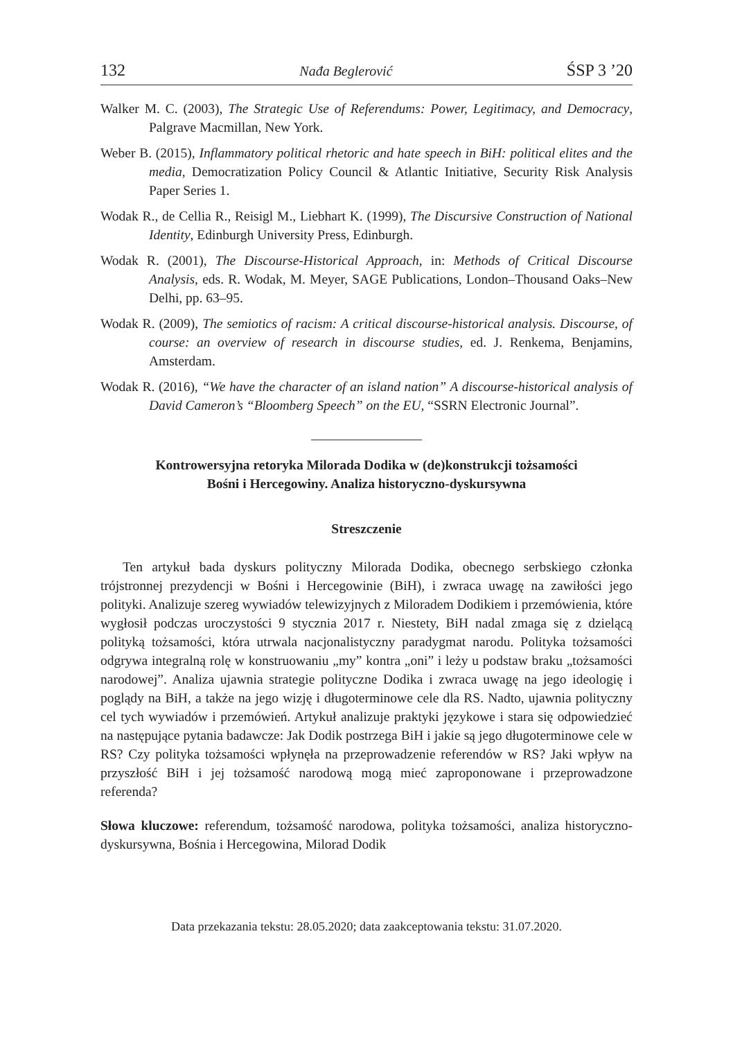132 Nađa Beglerović ŚSP 3 ’20
Walker M. C. (2003), The Strategic Use of Referendums: Power, Legitimacy, and Democracy, Palgrave Macmillan, New York.
Weber B. (2015), Inflammatory political rhetoric and hate speech in BiH: political elites and the media, Democratization Policy Council & Atlantic Initiative, Security Risk Analysis Paper Series 1.
Wodak R., de Cellia R., Reisigl M., Liebhart K. (1999), The Discursive Construction of National Identity, Edinburgh University Press, Edinburgh.
Wodak R. (2001), The Discourse-Historical Approach, in: Methods of Critical Discourse Analysis, eds. R. Wodak, M. Meyer, SAGE Publications, London–Thousand Oaks–New Delhi, pp. 63–95.
Wodak R. (2009), The semiotics of racism: A critical discourse-historical analysis. Discourse, of course: an overview of research in discourse studies, ed. J. Renkema, Benjamins, Amsterdam.
Wodak R. (2016), “We have the character of an island nation” A discourse-historical analysis of David Cameron’s “Bloomberg Speech” on the EU, “SSRN Electronic Journal”.
Kontrowersyjna retoryka Milorada Dodika w (de)konstrukcji tożsamości
Bośni i Hercegowiny. Analiza historyczno-dyskursywna
Streszczenie
Ten artykuł bada dyskurs polityczny Milorada Dodika, obecnego serbskiego członka trójstronnej prezydencji w Bośni i Hercegowinie (BiH), i zwraca uwagę na zawiłości jego polityki. Analizuje szereg wywiadów telewizyjnych z Miloradem Dodikiem i przemówienia, które wygłosił podczas uroczystości 9 stycznia 2017 r. Niestety, BiH nadal zmaga się z dzielącą polityką tożsamości, która utrwala nacjonalistyczny paradygmat narodu. Polityka tożsamości odgrywa integralną rolę w konstruowaniu „my” kontra „oni” i leży u podstaw braku „tożsamości narodowej”. Analiza ujawnia strategie polityczne Dodika i zwraca uwagę na jego ideologię i poglądy na BiH, a także na jego wizję i długoterminowe cele dla RS. Nadto, ujawnia polityczny cel tych wywiadów i przemówień. Artykuł analizuje praktyki językowe i stara się odpowiedzieć na następujące pytania badawcze: Jak Dodik postrzega BiH i jakie są jego długoterminowe cele w RS? Czy polityka tożsamości wpłynęła na przeprowadzenie referendów w RS? Jaki wpływ na przyszłość BiH i jej tożsamość narodową mogą mieć zaproponowane i przeprowadzone referenda?
Słowa kluczowe: referendum, tożsamość narodowa, polityka tożsamości, analiza historyczno-dyskursywna, Bośnia i Hercegowina, Milorad Dodik
Data przekazania tekstu: 28.05.2020; data zaakceptowania tekstu: 31.07.2020.